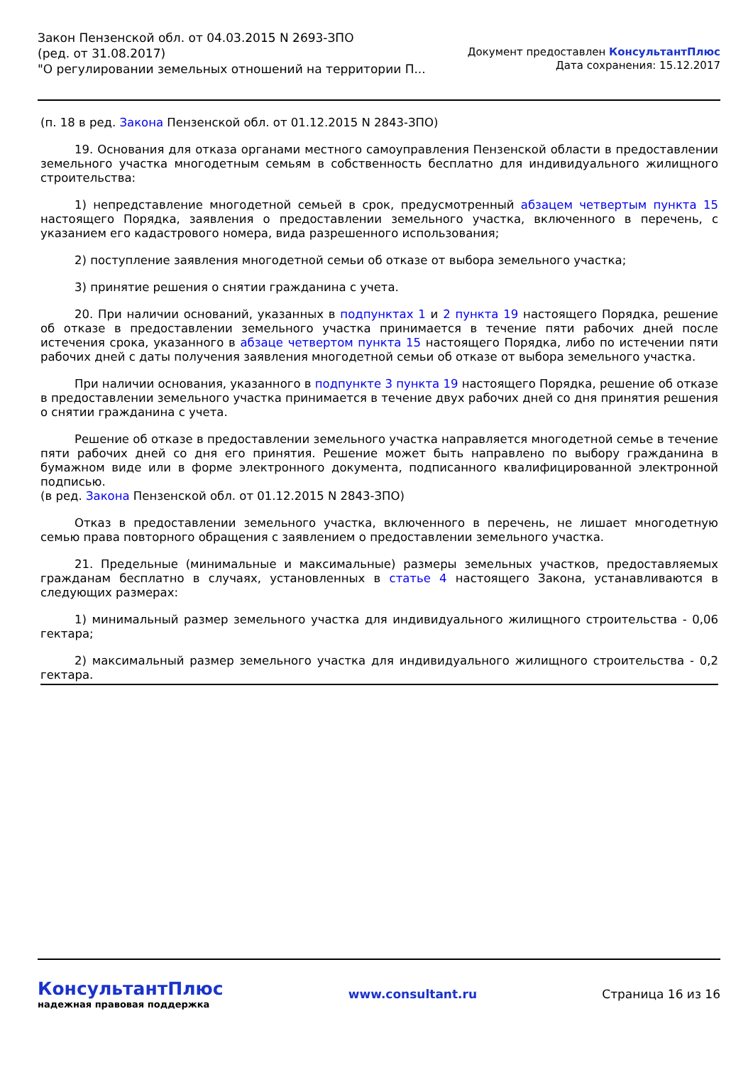Закон Пензенской обл. от 04.03.2015 N 2693-ЗПО
(ред. от 31.08.2017)
"О регулировании земельных отношений на территории П...
Документ предоставлен КонсультантПлюс
Дата сохранения: 15.12.2017
(п. 18 в ред. Закона Пензенской обл. от 01.12.2015 N 2843-ЗПО)
19. Основания для отказа органами местного самоуправления Пензенской области в предоставлении земельного участка многодетным семьям в собственность бесплатно для индивидуального жилищного строительства:
1) непредставление многодетной семьей в срок, предусмотренный абзацем четвертым пункта 15 настоящего Порядка, заявления о предоставлении земельного участка, включенного в перечень, с указанием его кадастрового номера, вида разрешенного использования;
2) поступление заявления многодетной семьи об отказе от выбора земельного участка;
3) принятие решения о снятии гражданина с учета.
20. При наличии оснований, указанных в подпунктах 1 и 2 пункта 19 настоящего Порядка, решение об отказе в предоставлении земельного участка принимается в течение пяти рабочих дней после истечения срока, указанного в абзаце четвертом пункта 15 настоящего Порядка, либо по истечении пяти рабочих дней с даты получения заявления многодетной семьи об отказе от выбора земельного участка.
При наличии основания, указанного в подпункте 3 пункта 19 настоящего Порядка, решение об отказе в предоставлении земельного участка принимается в течение двух рабочих дней со дня принятия решения о снятии гражданина с учета.
Решение об отказе в предоставлении земельного участка направляется многодетной семье в течение пяти рабочих дней со дня его принятия. Решение может быть направлено по выбору гражданина в бумажном виде или в форме электронного документа, подписанного квалифицированной электронной подписью.
(в ред. Закона Пензенской обл. от 01.12.2015 N 2843-ЗПО)
Отказ в предоставлении земельного участка, включенного в перечень, не лишает многодетную семью права повторного обращения с заявлением о предоставлении земельного участка.
21. Предельные (минимальные и максимальные) размеры земельных участков, предоставляемых гражданам бесплатно в случаях, установленных в статье 4 настоящего Закона, устанавливаются в следующих размерах:
1) минимальный размер земельного участка для индивидуального жилищного строительства - 0,06 гектара;
2) максимальный размер земельного участка для индивидуального жилищного строительства - 0,2 гектара.
КонсультантПлюс
надежная правовая поддержка
www.consultant.ru Страница 16 из 16